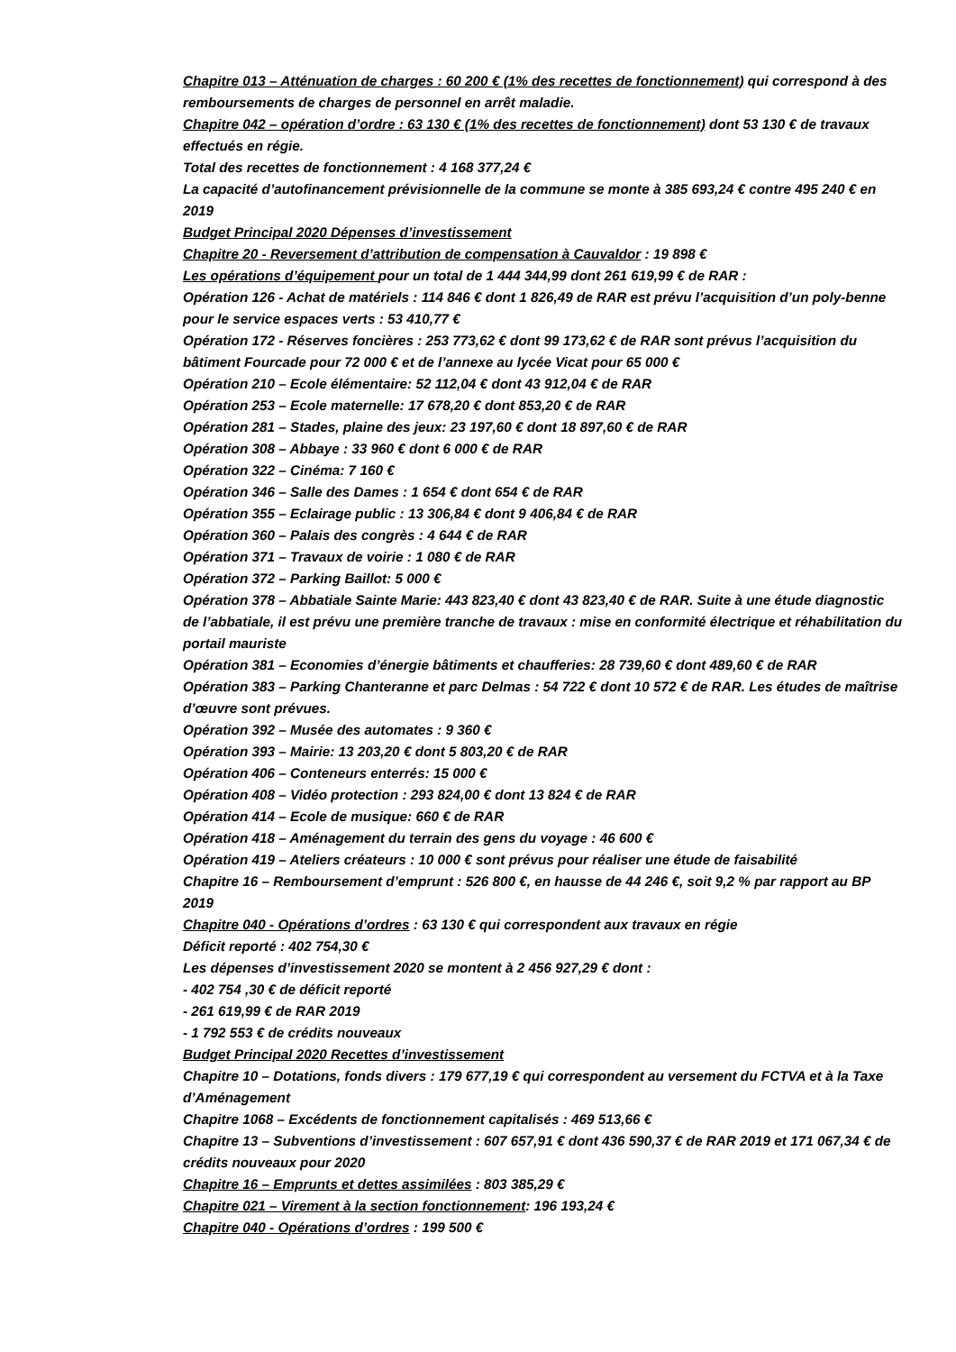Chapitre 013 – Atténuation de charges : 60 200 € (1% des recettes de fonctionnement) qui correspond à des remboursements de charges de personnel en arrêt maladie.
Chapitre 042 – opération d’ordre : 63 130 € (1% des recettes de fonctionnement) dont 53 130 € de travaux effectués en régie.
Total des recettes de fonctionnement : 4 168 377,24 €
La capacité d’autofinancement prévisionnelle de la commune se monte à 385 693,24 € contre 495 240 € en 2019
Budget Principal 2020 Dépenses d’investissement
Chapitre 20 - Reversement d’attribution de compensation à Cauvaldor : 19 898 €
Les opérations d’équipement pour un total de 1 444 344,99 dont 261 619,99 € de RAR :
Opération 126 - Achat de matériels : 114 846 € dont 1 826,49 de RAR est prévu l’acquisition d’un poly-benne pour le service espaces verts : 53 410,77 €
Opération 172 - Réserves foncières : 253 773,62 € dont 99 173,62 € de RAR sont prévus l’acquisition du bâtiment Fourcade pour 72 000 € et de l’annexe au lycée Vicat pour 65 000 €
Opération 210 – Ecole élémentaire: 52 112,04 € dont 43 912,04 € de RAR
Opération 253 – Ecole maternelle: 17 678,20 € dont 853,20 € de RAR
Opération 281 – Stades, plaine des jeux: 23 197,60 € dont 18 897,60 € de RAR
Opération 308 – Abbaye : 33 960 € dont 6 000 € de RAR
Opération 322 – Cinéma: 7 160 €
Opération 346 – Salle des Dames : 1 654 € dont 654 € de RAR
Opération 355 – Eclairage public : 13 306,84 € dont 9 406,84 € de RAR
Opération 360 – Palais des congrès : 4 644 € de RAR
Opération 371 – Travaux de voirie : 1 080 € de RAR
Opération 372 – Parking Baillot: 5 000 €
Opération 378 – Abbatiale Sainte Marie: 443 823,40 € dont 43 823,40 € de RAR. Suite à une étude diagnostic de l’abbatiale, il est prévu une première tranche de travaux : mise en conformité électrique et réhabilitation du portail mauriste
Opération 381 – Economies d’énergie bâtiments et chaufferies: 28 739,60 € dont 489,60 € de RAR
Opération 383 – Parking Chanteranne et parc Delmas : 54 722 € dont 10 572 € de RAR. Les études de maîtrise d’œuvre sont prévues.
Opération 392 – Musée des automates : 9 360 €
Opération 393 – Mairie: 13 203,20 € dont 5 803,20 € de RAR
Opération 406 – Conteneurs enterrés: 15 000 €
Opération 408 – Vidéo protection : 293 824,00 € dont 13 824 € de RAR
Opération 414 – Ecole de musique: 660 € de RAR
Opération 418 – Aménagement du terrain des gens du voyage : 46 600 €
Opération 419 – Ateliers créateurs : 10 000 € sont prévus pour réaliser une étude de faisabilité
Chapitre 16 – Remboursement d’emprunt : 526 800 €, en hausse de 44 246 €, soit 9,2 % par rapport au BP 2019
Chapitre 040 - Opérations d’ordres : 63 130 € qui correspondent aux travaux en régie
Déficit reporté : 402 754,30 €
Les dépenses d’investissement 2020 se montent à 2 456 927,29 € dont :
- 402 754 ,30 € de déficit reporté
- 261 619,99 € de RAR 2019
- 1 792 553 € de crédits nouveaux
Budget Principal 2020 Recettes d’investissement
Chapitre 10 – Dotations, fonds divers : 179 677,19 € qui correspondent au versement du FCTVA et à la Taxe d’Aménagement
Chapitre 1068 – Excédents de fonctionnement capitalisés : 469 513,66 €
Chapitre 13 – Subventions d’investissement : 607 657,91 € dont 436 590,37 € de RAR 2019 et 171 067,34 € de crédits nouveaux pour 2020
Chapitre 16 – Emprunts et dettes assimilées : 803 385,29 €
Chapitre 021 – Virement à la section fonctionnement: 196 193,24 €
Chapitre 040 - Opérations d’ordres : 199 500 €